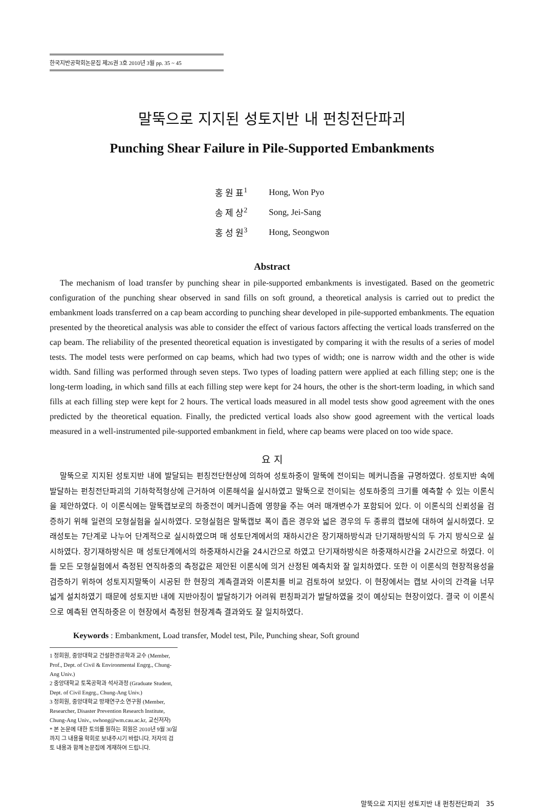한국지반공학회논문집 제26권 3호 2010년 3월 pp. 35 ~ 45
말뚝으로 지지된 성토지반 내 펀칭전단파괴
Punching Shear Failure in Pile-Supported Embankments
| 홍 원 표<sup>1</sup> | Hong, Won Pyo |
| 송 제 상<sup>2</sup> | Song, Jei-Sang |
| 홍 성 원<sup>3</sup> | Hong, Seongwon |
Abstract
The mechanism of load transfer by punching shear in pile-supported embankments is investigated. Based on the geometric configuration of the punching shear observed in sand fills on soft ground, a theoretical analysis is carried out to predict the embankment loads transferred on a cap beam according to punching shear developed in pile-supported embankments. The equation presented by the theoretical analysis was able to consider the effect of various factors affecting the vertical loads transferred on the cap beam. The reliability of the presented theoretical equation is investigated by comparing it with the results of a series of model tests. The model tests were performed on cap beams, which had two types of width; one is narrow width and the other is wide width. Sand filling was performed through seven steps. Two types of loading pattern were applied at each filling step; one is the long-term loading, in which sand fills at each filling step were kept for 24 hours, the other is the short-term loading, in which sand fills at each filling step were kept for 2 hours. The vertical loads measured in all model tests show good agreement with the ones predicted by the theoretical equation. Finally, the predicted vertical loads also show good agreement with the vertical loads measured in a well-instrumented pile-supported embankment in field, where cap beams were placed on too wide space.
요 지
말뚝으로 지지된 성토지반 내에 발달되는 펀칭전단현상에 의하여 성토하중이 말뚝에 전이되는 메커니즘을 규명하였다. 성토지반 속에 발달하는 펀칭전단파괴의 기하학적형상에 근거하여 이론해석을 실시하였고 말뚝으로 전이되는 성토하중의 크기를 예측할 수 있는 이론식을 제안하였다. 이 이론식에는 말뚝캡보로의 하중전이 메커니즘에 영향을 주는 여러 매개변수가 포함되어 있다. 이 이론식의 신뢰성을 검증하기 위해 일련의 모형실험을 실시하였다. 모형실험은 말뚝캡보 폭이 좁은 경우와 넓은 경우의 두 종류의 캡보에 대하여 실시하였다. 모래성토는 7단계로 나누어 단계적으로 실시하였으며 매 성토단계에서의 재하시간은 장기재하방식과 단기재하방식의 두 가지 방식으로 실시하였다. 장기재하방식은 매 성토단계에서의 하중재하시간을 24시간으로 하였고 단기재하방식은 하중재하시간을 2시간으로 하였다. 이들 모든 모형실험에서 측정된 연직하중의 측정값은 제안된 이론식에 의거 산정된 예측치와 잘 일치하였다. 또한 이 이론식의 현장적용성을 검증하기 위하여 성토지지말뚝이 시공된 한 현장의 계측결과와 이론치를 비교 검토하여 보았다. 이 현장에서는 캡보 사이의 간격을 너무 넓게 설치하였기 때문에 성토지반 내에 지반아칭이 발달하기가 어려워 펀칭파괴가 발달하였을 것이 예상되는 현장이었다. 결국 이 이론식으로 예측된 연직하중은 이 현장에서 측정된 현장계측 결과와도 잘 일치하였다.
Keywords : Embankment, Load transfer, Model test, Pile, Punching shear, Soft ground
1 정회원, 중앙대학교 건설환경공학과 교수 (Member, Prof., Dept. of Civil & Environmental Engrg., Chung-Ang Univ.)
2 중앙대학교 토목공학과 석사과정 (Graduate Student, Dept. of Civil Engrg., Chung-Ang Univ.)
3 정회원, 중앙대학교 방재연구소 연구원 (Member, Researcher, Disaster Prevention Research Institute, Chung-Ang Univ., swhong@wm.cau.ac.kr, 교신저자)
* 본 논문에 대한 토의를 원하는 회원은 2010년 9월 30일까지 그 내용을 학회로 보내주시기 바랍니다. 저자의 검토 내용과 함께 논문집에 게재하여 드립니다.
말뚝으로 지지된 성토지반 내 펀칭전단파괴 35